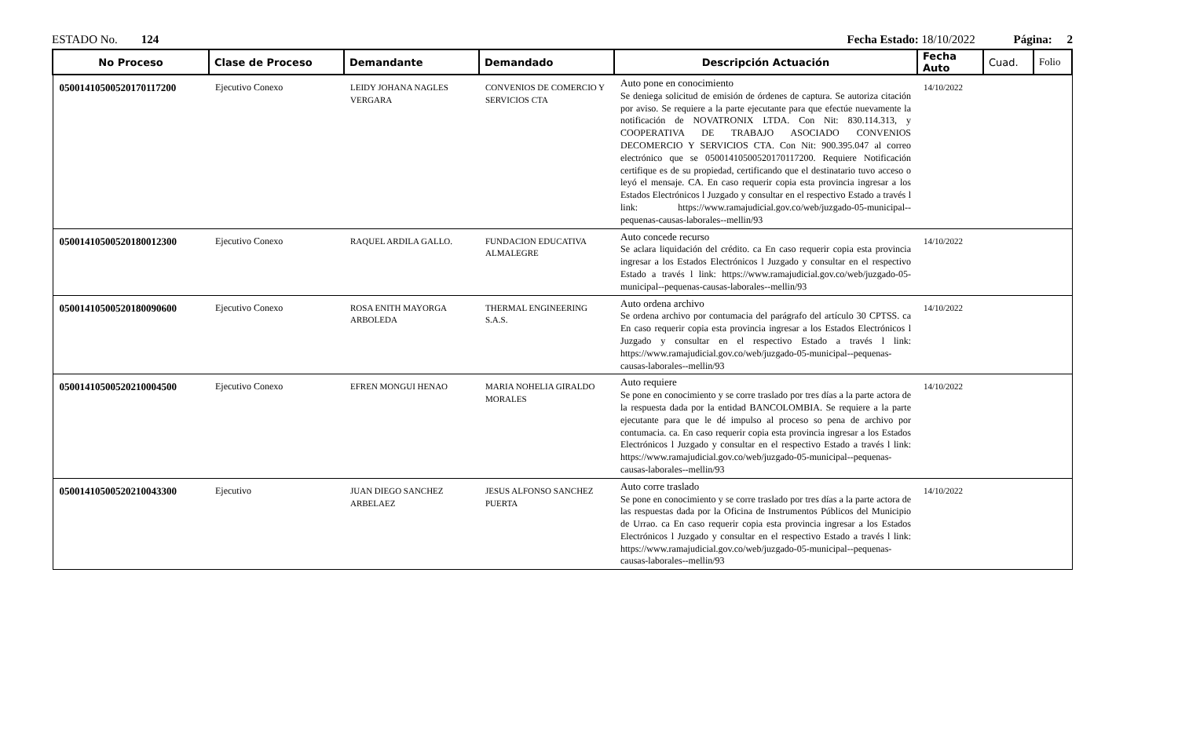ESTADO No. 124 Fecha Estado: 18/10/2022 Página: 2
| No Proceso | Clase de Proceso | Demandante | Demandado | Descripción Actuación | Fecha Auto | Cuad. | Folio |
| --- | --- | --- | --- | --- | --- | --- | --- |
| 05001410500520170117200 | Ejecutivo Conexo | LEIDY JOHANA NAGLES VERGARA | CONVENIOS DE COMERCIO Y SERVICIOS CTA | Auto pone en conocimiento Se deniega solicitud de emisión de órdenes de captura. Se autoriza citación por aviso. Se requiere a la parte ejecutante para que efectúe nuevamente la notificación de NOVATRONIX LTDA. Con Nit: 830.114.313, y COOPERATIVA DE TRABAJO ASOCIADO CONVENIOS DECOMERCIO Y SERVICIOS CTA. Con Nit: 900.395.047 al correo electrónico que se 05001410500520170117200. Requiere Notificación certifique es de su propiedad, certificando que el destinatario tuvo acceso o leyó el mensaje. CA. En caso requerir copia esta provincia ingresar a los Estados Electrónicos l Juzgado y consultar en el respectivo Estado a través l link: https://www.ramajudicial.gov.co/web/juzgado-05-municipal--pequenas-causas-laborales--mellin/93 | 14/10/2022 | | |
| 05001410500520180012300 | Ejecutivo Conexo | RAQUEL ARDILA GALLO. | FUNDACION EDUCATIVA ALMALEGRE | Auto concede recurso Se aclara liquidación del crédito. ca En caso requerir copia esta provincia ingresar a los Estados Electrónicos l Juzgado y consultar en el respectivo Estado a través l link: https://www.ramajudicial.gov.co/web/juzgado-05-municipal--pequenas-causas-laborales--mellin/93 | 14/10/2022 | | |
| 05001410500520180090600 | Ejecutivo Conexo | ROSA ENITH MAYORGA ARBOLEDA | THERMAL ENGINEERING S.A.S. | Auto ordena archivo Se ordena archivo por contumacia del parágrafo del artículo 30 CPTSS. ca En caso requerir copia esta provincia ingresar a los Estados Electrónicos l Juzgado y consultar en el respectivo Estado a través l link: https://www.ramajudicial.gov.co/web/juzgado-05-municipal--pequenas-causas-laborales--mellin/93 | 14/10/2022 | | |
| 05001410500520210004500 | Ejecutivo Conexo | EFREN MONGUI HENAO | MARIA NOHELIA GIRALDO MORALES | Auto requiere Se pone en conocimiento y se corre traslado por tres días a la parte actora de la respuesta dada por la entidad BANCOLOMBIA. Se requiere a la parte ejecutante para que le dé impulso al proceso so pena de archivo por contumacia. ca. En caso requerir copia esta provincia ingresar a los Estados Electrónicos l Juzgado y consultar en el respectivo Estado a través l link: https://www.ramajudicial.gov.co/web/juzgado-05-municipal--pequenas-causas-laborales--mellin/93 | 14/10/2022 | | |
| 05001410500520210043300 | Ejecutivo | JUAN DIEGO SANCHEZ ARBELAEZ | JESUS ALFONSO SANCHEZ PUERTA | Auto corre traslado Se pone en conocimiento y se corre traslado por tres días a la parte actora de las respuestas dada por la Oficina de Instrumentos Públicos del Municipio de Urrao. ca En caso requerir copia esta provincia ingresar a los Estados Electrónicos l Juzgado y consultar en el respectivo Estado a través l link: https://www.ramajudicial.gov.co/web/juzgado-05-municipal--pequenas-causas-laborales--mellin/93 | 14/10/2022 | | |